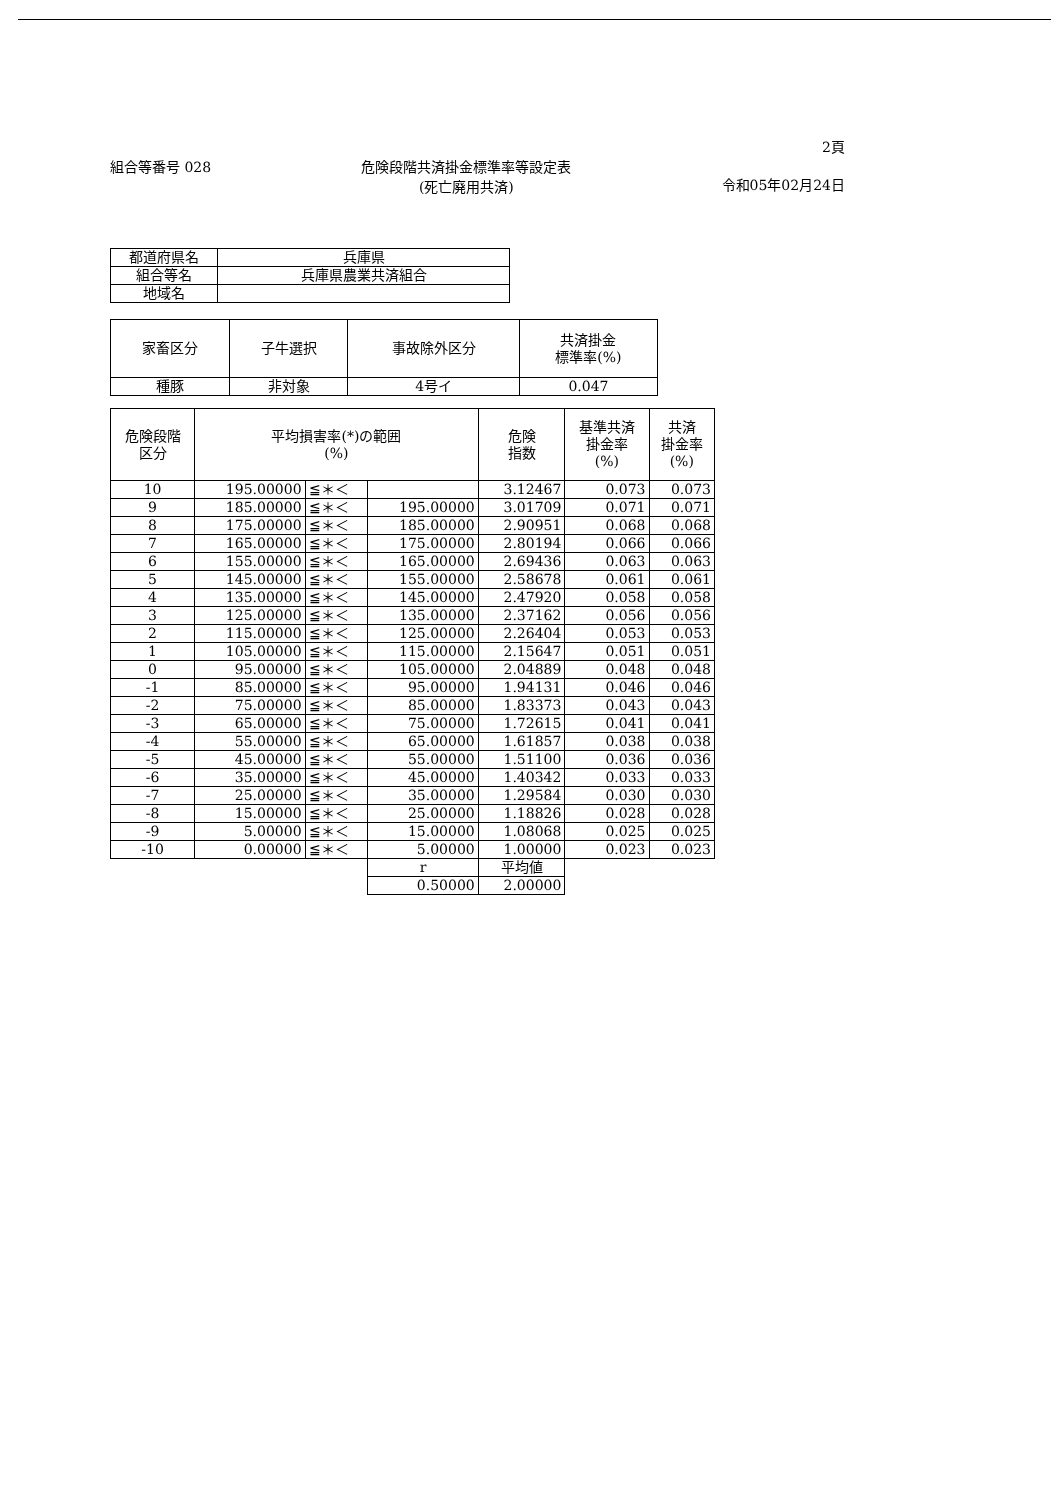2頁
組合等番号 028 危険段階共済掛金標準率等設定表
(死亡廃用共済)
令和05年02月24日
| 都道府県名 | 兵庫県 |
| 組合等名 | 兵庫県農業共済組合 |
| 地域名 | |
| 家畜区分 | 子牛選択 | 事故除外区分 | 共済掛金 標準率(%) |
| --- | --- | --- | --- |
| 種豚 | 非対象 | 4号イ | 0.047 |
| 危険段階 区分 | 平均損害率(*)の範囲 (%) | | | 危険 指数 | 基準共済 掛金率 (%) | 共済 掛金率 (%) |
| --- | --- | --- | --- | --- | --- | --- |
| 10 | 195.00000 | ≦＊＜ | | 3.12467 | 0.073 | 0.073 |
| 9 | 185.00000 | ≦＊＜ | 195.00000 | 3.01709 | 0.071 | 0.071 |
| 8 | 175.00000 | ≦＊＜ | 185.00000 | 2.90951 | 0.068 | 0.068 |
| 7 | 165.00000 | ≦＊＜ | 175.00000 | 2.80194 | 0.066 | 0.066 |
| 6 | 155.00000 | ≦＊＜ | 165.00000 | 2.69436 | 0.063 | 0.063 |
| 5 | 145.00000 | ≦＊＜ | 155.00000 | 2.58678 | 0.061 | 0.061 |
| 4 | 135.00000 | ≦＊＜ | 145.00000 | 2.47920 | 0.058 | 0.058 |
| 3 | 125.00000 | ≦＊＜ | 135.00000 | 2.37162 | 0.056 | 0.056 |
| 2 | 115.00000 | ≦＊＜ | 125.00000 | 2.26404 | 0.053 | 0.053 |
| 1 | 105.00000 | ≦＊＜ | 115.00000 | 2.15647 | 0.051 | 0.051 |
| 0 | 95.00000 | ≦＊＜ | 105.00000 | 2.04889 | 0.048 | 0.048 |
| -1 | 85.00000 | ≦＊＜ | 95.00000 | 1.94131 | 0.046 | 0.046 |
| -2 | 75.00000 | ≦＊＜ | 85.00000 | 1.83373 | 0.043 | 0.043 |
| -3 | 65.00000 | ≦＊＜ | 75.00000 | 1.72615 | 0.041 | 0.041 |
| -4 | 55.00000 | ≦＊＜ | 65.00000 | 1.61857 | 0.038 | 0.038 |
| -5 | 45.00000 | ≦＊＜ | 55.00000 | 1.51100 | 0.036 | 0.036 |
| -6 | 35.00000 | ≦＊＜ | 45.00000 | 1.40342 | 0.033 | 0.033 |
| -7 | 25.00000 | ≦＊＜ | 35.00000 | 1.29584 | 0.030 | 0.030 |
| -8 | 15.00000 | ≦＊＜ | 25.00000 | 1.18826 | 0.028 | 0.028 |
| -9 | 5.00000 | ≦＊＜ | 15.00000 | 1.08068 | 0.025 | 0.025 |
| -10 | 0.00000 | ≦＊＜ | 5.00000 | 1.00000 | 0.023 | 0.023 |
| | | | r | 平均値 | | |
| | | | 0.50000 | 2.00000 | | |